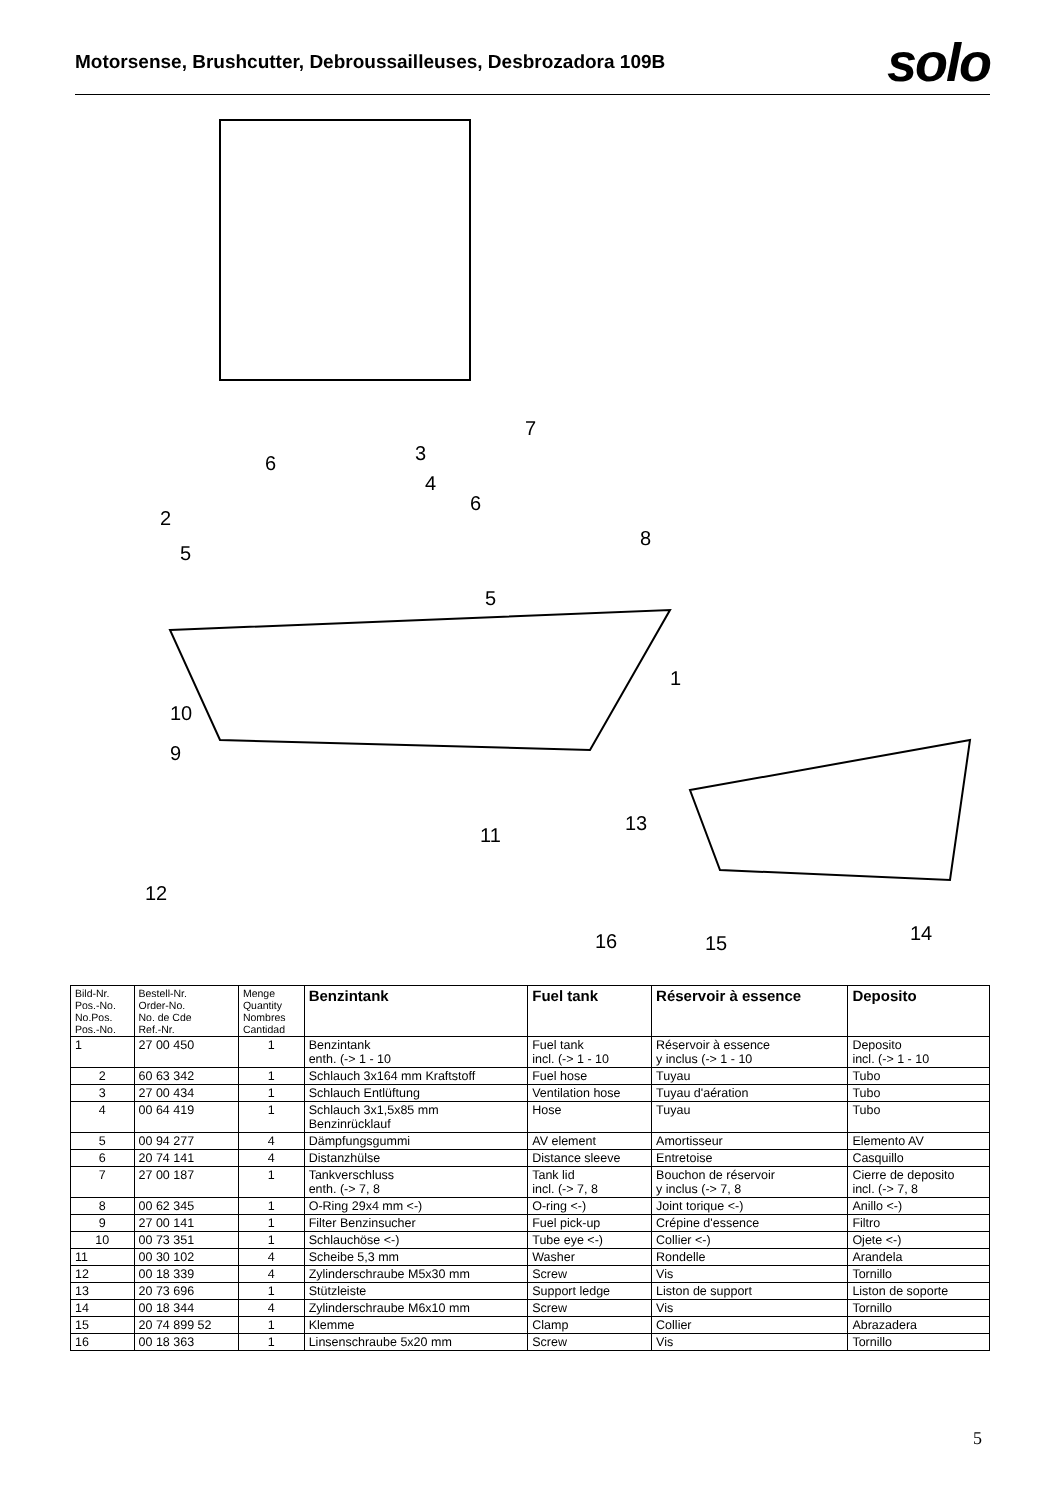Motorsense, Brushcutter, Debroussailleuses, Desbrozadora 109B
solo
7
3
6
4
6
2
8
5
5
1
10
9
13
11
12
14
15
16
| Bild-Nr. Pos.-No. No.Pos. Pos.-No. | Bestell-Nr. Order-No. No. de Cde Ref.-Nr. | Menge Quantity Nombres Cantidad | Benzintank | Fuel tank | Réservoir à essence | Deposito |
| --- | --- | --- | --- | --- | --- | --- |
| 1 | 27 00 450 | 1 | Benzintank enth. (-> 1 - 10 | Fuel tank incl. (-> 1 - 10 | Réservoir à essence y inclus (-> 1 - 10 | Deposito incl. (-> 1 - 10 |
| 2 | 60 63 342 | 1 | Schlauch 3x164 mm Kraftstoff | Fuel hose | Tuyau | Tubo |
| 3 | 27 00 434 | 1 | Schlauch Entlüftung | Ventilation hose | Tuyau d'aération | Tubo |
| 4 | 00 64 419 | 1 | Schlauch 3x1,5x85 mm Benzinrücklauf | Hose | Tuyau | Tubo |
| 5 | 00 94 277 | 4 | Dämpfungsgummi | AV element | Amortisseur | Elemento AV |
| 6 | 20 74 141 | 4 | Distanzhülse | Distance sleeve | Entretoise | Casquillo |
| 7 | 27 00 187 | 1 | Tankverschluss enth. (-> 7, 8 | Tank lid incl. (-> 7, 8 | Bouchon de réservoir y inclus (-> 7, 8 | Cierre de deposito incl. (-> 7, 8 |
| 8 | 00 62 345 | 1 | O-Ring 29x4 mm <-) | O-ring <-) | Joint torique <-) | Anillo <-) |
| 9 | 27 00 141 | 1 | Filter Benzinsucher | Fuel pick-up | Crépine d'essence | Filtro |
| 10 | 00 73 351 | 1 | Schlauchöse <-) | Tube eye <-) | Collier <-) | Ojete <-) |
| 11 | 00 30 102 | 4 | Scheibe 5,3 mm | Washer | Rondelle | Arandela |
| 12 | 00 18 339 | 4 | Zylinderschraube M5x30 mm | Screw | Vis | Tornillo |
| 13 | 20 73 696 | 1 | Stützleiste | Support ledge | Liston de support | Liston de soporte |
| 14 | 00 18 344 | 4 | Zylinderschraube M6x10 mm | Screw | Vis | Tornillo |
| 15 | 20 74 899 52 | 1 | Klemme | Clamp | Collier | Abrazadera |
| 16 | 00 18 363 | 1 | Linsenschraube 5x20 mm | Screw | Vis | Tornillo |
5